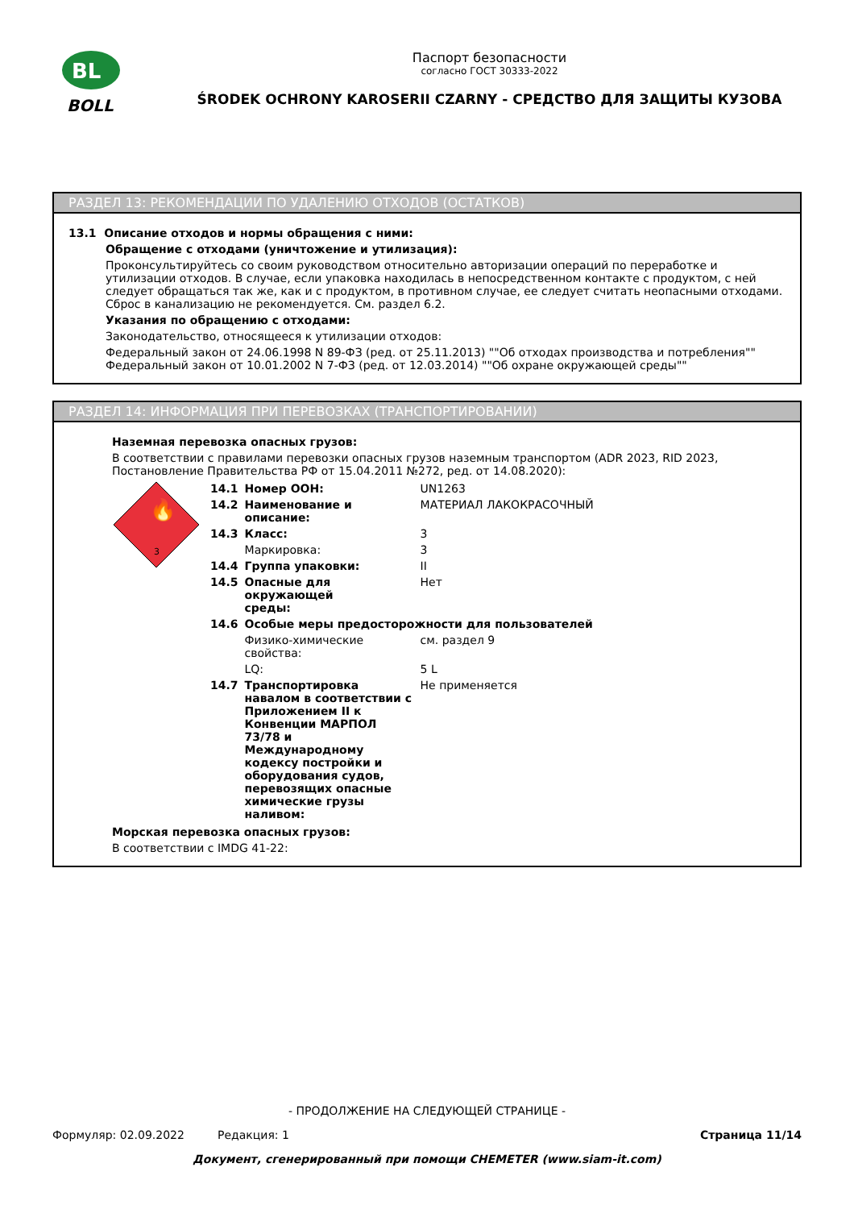BL
BOLL
Паспорт безопасности
согласно ГОСТ 30333-2022
ŚRODEK OCHRONY KAROSERII CZARNY - СРЕДСТВО ДЛЯ ЗАЩИТЫ КУЗОВА
РАЗДЕЛ 13: РЕКОМЕНДАЦИИ ПО УДАЛЕНИЮ ОТХОДОВ (ОСТАТКОВ)
13.1 Описание отходов и нормы обращения с ними:
Обращение с отходами (уничтожение и утилизация):
Проконсультируйтесь со своим руководством относительно авторизации операций по переработке и утилизации отходов. В случае, если упаковка находилась в непосредственном контакте с продуктом, с ней следует обращаться так же, как и с продуктом, в противном случае, ее следует считать неопасными отходами. Сброс в канализацию не рекомендуется. См. раздел 6.2.
Указания по обращению с отходами:
Законодательство, относящееся к утилизации отходов:
Федеральный закон от 24.06.1998 N 89-ФЗ (ред. от 25.11.2013) ""Об отходах производства и потребления""
Федеральный закон от 10.01.2002 N 7-ФЗ (ред. от 12.03.2014) ""Об охране окружающей среды""
РАЗДЕЛ 14: ИНФОРМАЦИЯ ПРИ ПЕРЕВОЗКАХ (ТРАНСПОРТИРОВАНИИ)
Наземная перевозка опасных грузов:
В соответствии с правилами перевозки опасных грузов наземным транспортом (ADR 2023, RID 2023, Постановление Правительства РФ от 15.04.2011 №272, ред. от 14.08.2020):
🔥
3
| 14.1 | Номер ООН: | UN1263 |
| 14.2 | Наименование и описание: | МАТЕРИАЛ ЛАКОКРАСОЧНЫЙ |
| 14.3 | Класс: | 3 |
| | Маркировка: | 3 |
| 14.4 | Группа упаковки: | II |
| 14.5 | Опасные для окружающей среды: | Нет |
| 14.6 | Особые меры предосторожности для пользователей | |
| | Физико-химические свойства: | см. раздел 9 |
| | LQ: | 5 L |
| 14.7 | Транспортировка навалом в соответствии с Приложением II к Конвенции МАРПОЛ 73/78 и Международному кодексу постройки и оборудования судов, перевозящих опасные химические грузы наливом: | Не применяется |
Морская перевозка опасных грузов:
В соответствии с IMDG 41-22:
- ПРОДОЛЖЕНИЕ НА СЛЕДУЮЩЕЙ СТРАНИЦЕ -
Формуляр: 02.09.2022 Редакция: 1 Страница 11/14
Документ, сгенерированный при помощи CHEMETER (www.siam-it.com)